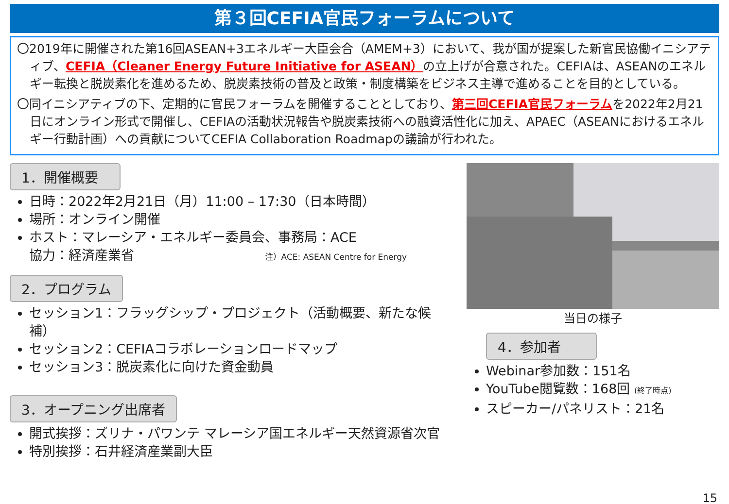第３回CEFIA官民フォーラムについて
〇2019年に開催された第16回ASEAN+3エネルギー大臣会合（AMEM+3）において、我が国が提案した新官民協働イニシアティブ、CEFIA（Cleaner Energy Future Initiative for ASEAN）の立上げが合意された。CEFIAは、ASEANのエネルギー転換と脱炭素化を進めるため、脱炭素技術の普及と政策・制度構築をビジネス主導で進めることを目的としている。
〇同イニシアティブの下、定期的に官民フォーラムを開催することとしており、第三回CEFIA官民フォーラムを2022年2月21日にオンライン形式で開催し、CEFIAの活動状況報告や脱炭素技術への融資活性化に加え、APAEC（ASEANにおけるエネルギー行動計画）への貢献についてCEFIA Collaboration Roadmapの議論が行われた。
1．開催概要
日時：2022年2月21日（月）11:00 – 17:30（日本時間）
場所：オンライン開催
ホスト：マレーシア・エネルギー委員会、事務局：ACE
協力：経済産業省 注）ACE: ASEAN Centre for Energy
2．プログラム
セッション1：フラッグシップ・プロジェクト（活動概要、新たな候補）
セッション2：CEFIAコラボレーションロードマップ
セッション3：脱炭素化に向けた資金動員
3．オープニング出席者
開式挨拶：ズリナ・パワンテ マレーシア国エネルギー天然資源省次官
特別挨拶：石井経済産業副大臣
当日の様子
4．参加者
Webinar参加数：151名
YouTube閲覧数：168回 (終了時点)
スピーカー/パネリスト：21名
15